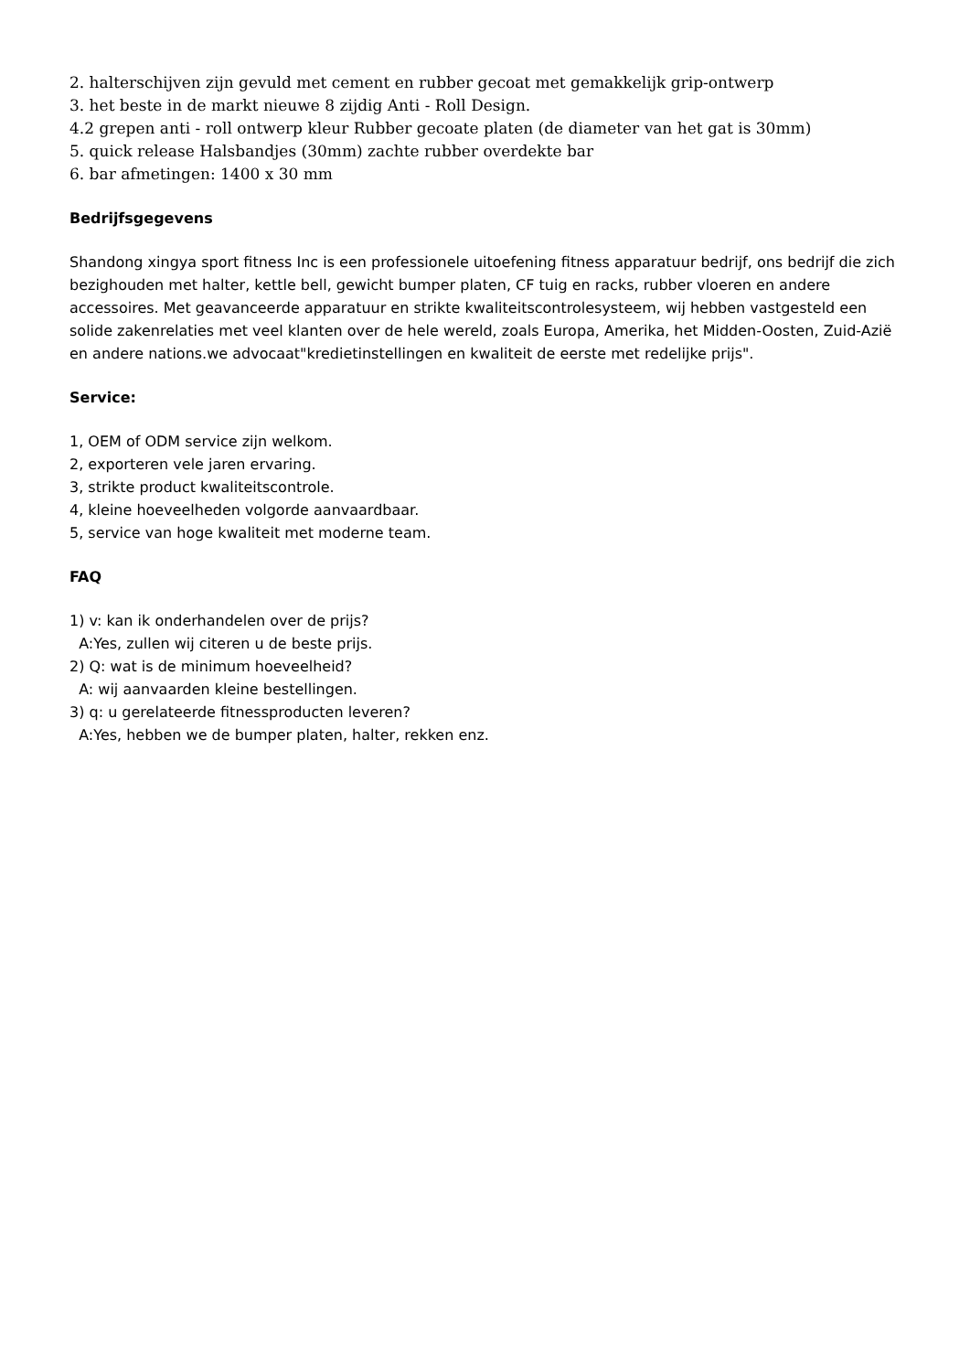2. halterschijven zijn gevuld met cement en rubber gecoat met gemakkelijk grip-ontwerp
3. het beste in de markt nieuwe 8 zijdig Anti - Roll Design.
4.2 grepen anti - roll ontwerp kleur Rubber gecoate platen (de diameter van het gat is 30mm)
5. quick release Halsbandjes (30mm) zachte rubber overdekte bar
6. bar afmetingen: 1400 x 30 mm
Bedrijfsgegevens
Shandong xingya sport fitness Inc is een professionele uitoefening fitness apparatuur bedrijf, ons bedrijf die zich bezighouden met halter, kettle bell, gewicht bumper platen, CF tuig en racks, rubber vloeren en andere accessoires. Met geavanceerde apparatuur en strikte kwaliteitscontrolesysteem, wij hebben vastgesteld een solide zakenrelaties met veel klanten over de hele wereld, zoals Europa, Amerika, het Midden-Oosten, Zuid-Azië en andere nations.we advocaat"kredietinstellingen en kwaliteit de eerste met redelijke prijs".
Service:
1, OEM of ODM service zijn welkom.
2, exporteren vele jaren ervaring.
3, strikte product kwaliteitscontrole.
4, kleine hoeveelheden volgorde aanvaardbaar.
5, service van hoge kwaliteit met moderne team.
FAQ
1) v: kan ik onderhandelen over de prijs?
A:Yes, zullen wij citeren u de beste prijs.
2) Q: wat is de minimum hoeveelheid?
A: wij aanvaarden kleine bestellingen.
3) q: u gerelateerde fitnessproducten leveren?
A:Yes, hebben we de bumper platen, halter, rekken enz.